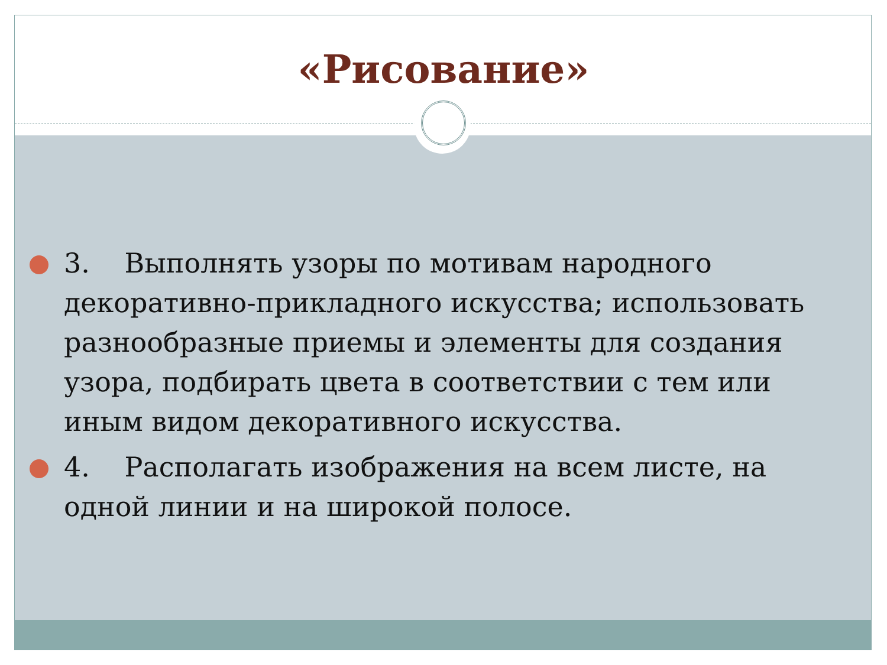«Рисование»
3. Выполнять узоры по мотивам народного декоративно-прикладного искусства; использовать разнообразные приемы и элементы для создания узора, подбирать цвета в соответствии с тем или иным видом декоративного искусства.
4. Располагать изображения на всем листе, на одной линии и на широкой полосе.